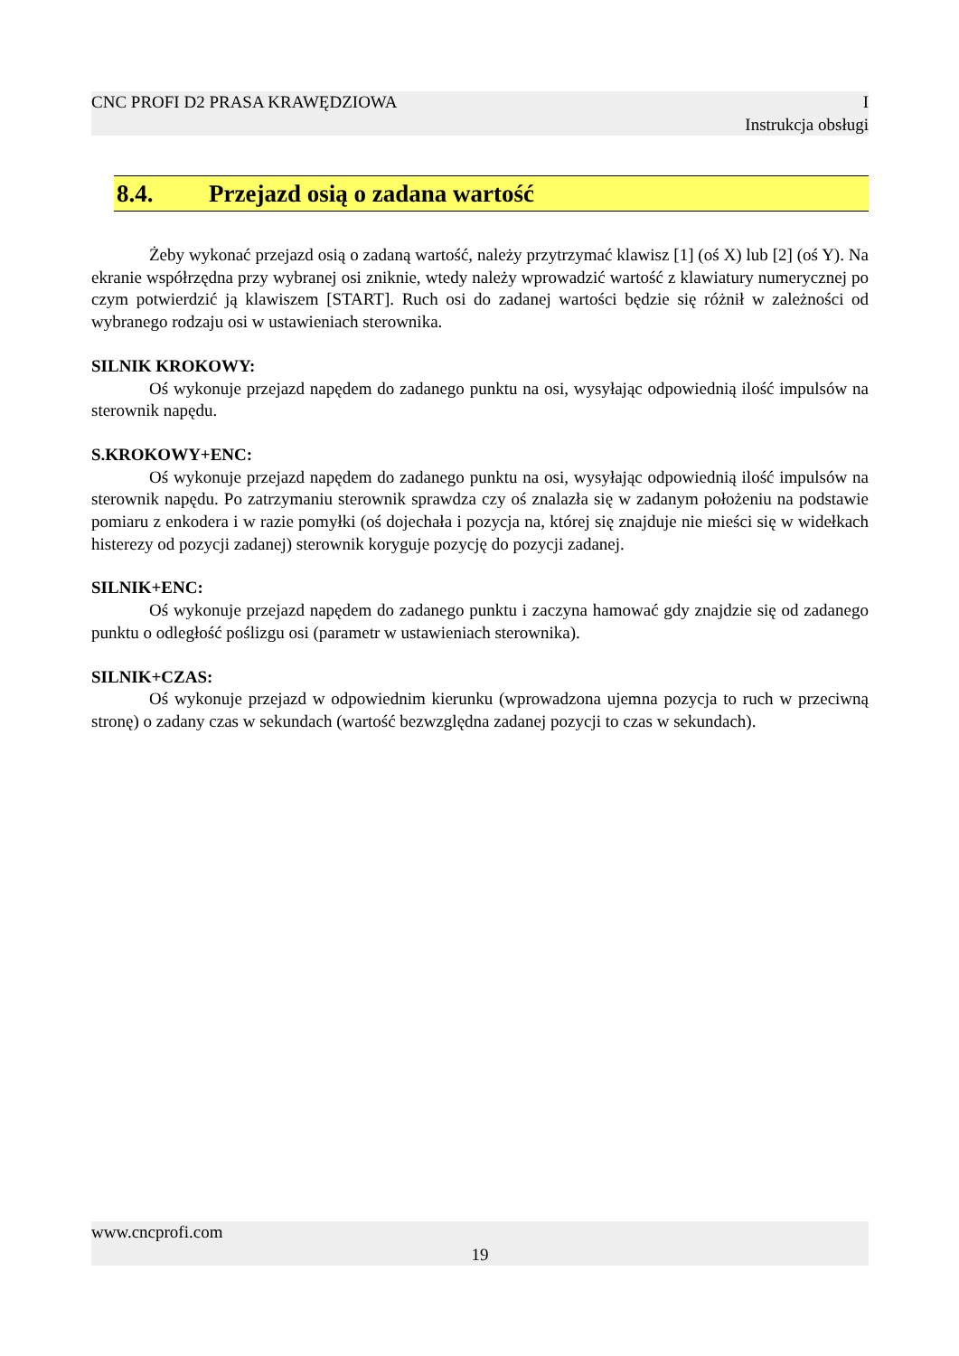CNC PROFI D2 PRASA KRAWĘDZIOWA I
Instrukcja obsługi
8.4. Przejazd osią o zadana wartość
Żeby wykonać przejazd osią o zadaną wartość, należy przytrzymać klawisz [1] (oś X) lub [2] (oś Y). Na ekranie współrzędna przy wybranej osi zniknie, wtedy należy wprowadzić wartość z klawiatury numerycznej po czym potwierdzić ją klawiszem [START]. Ruch osi do zadanej wartości będzie się różnił w zależności od wybranego rodzaju osi w ustawieniach sterownika.
SILNIK KROKOWY:
Oś wykonuje przejazd napędem do zadanego punktu na osi, wysyłając odpowiednią ilość impulsów na sterownik napędu.
S.KROKOWY+ENC:
Oś wykonuje przejazd napędem do zadanego punktu na osi, wysyłając odpowiednią ilość impulsów na sterownik napędu. Po zatrzymaniu sterownik sprawdza czy oś znalazła się w zadanym położeniu na podstawie pomiaru z enkodera i w razie pomyłki (oś dojechała i pozycja na, której się znajduje nie mieści się w widełkach histerezy od pozycji zadanej) sterownik koryguje pozycję do pozycji zadanej.
SILNIK+ENC:
Oś wykonuje przejazd napędem do zadanego punktu i zaczyna hamować gdy znajdzie się od zadanego punktu o odległość poślizgu osi (parametr w ustawieniach sterownika).
SILNIK+CZAS:
Oś wykonuje przejazd w odpowiednim kierunku (wprowadzona ujemna pozycja to ruch w przeciwną stronę) o zadany czas w sekundach (wartość bezwzględna zadanej pozycji to czas w sekundach).
www.cncprofi.com
19